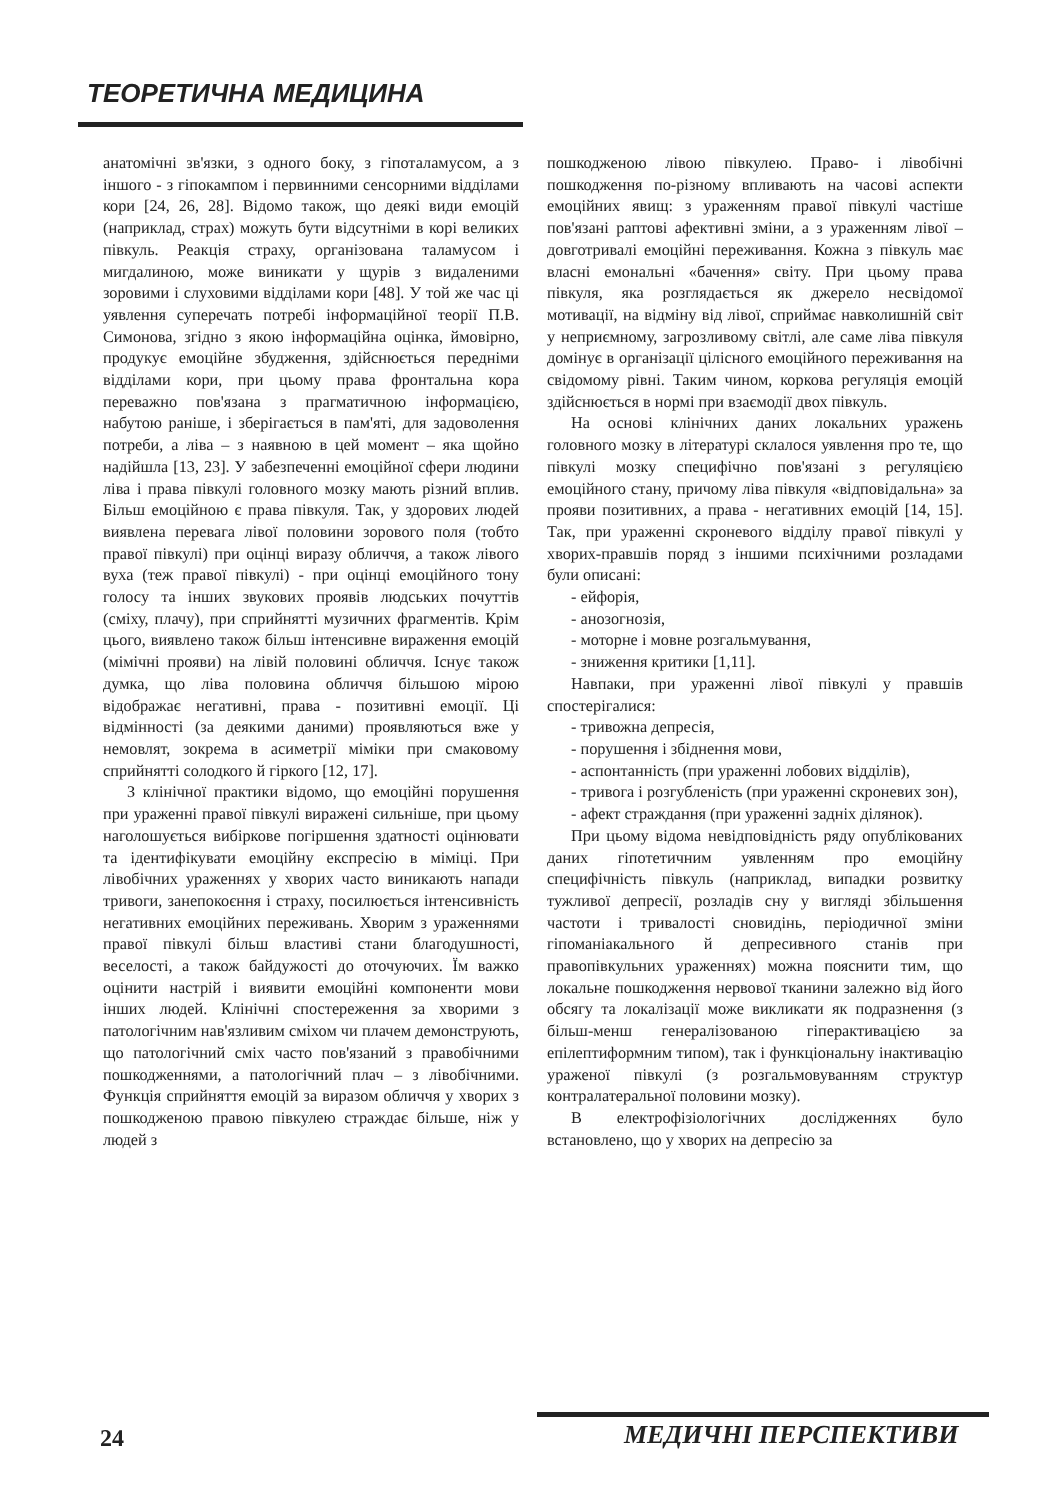ТЕОРЕТИЧНА МЕДИЦИНА
анатомічні зв'язки, з одного боку, з гіпоталамусом, а з іншого - з гіпокампом і первинними сенсорними відділами кори [24, 26, 28]. Відомо також, що деякі види емоцій (наприклад, страх) можуть бути відсутніми в корі великих півкуль. Реакція страху, організована таламусом і мигдалиною, може виникати у щурів з видаленими зоровими і слуховими відділами кори [48]. У той же час ці уявлення суперечать потребі інформаційної теорії П.В. Симонова, згідно з якою інформаційна оцінка, ймовірно, продукує емоційне збудження, здійснюється передніми відділами кори, при цьому права фронтальна кора переважно пов'язана з прагматичною інформацією, набутою раніше, і зберігається в пам'яті, для задоволення потреби, а ліва – з наявною в цей момент – яка щойно надійшла [13, 23]. У забезпеченні емоційної сфери людини ліва і права півкулі головного мозку мають різний вплив. Більш емоційною є права півкуля. Так, у здорових людей виявлена перевага лівої половини зорового поля (тобто правої півкулі) при оцінці виразу обличчя, а також лівого вуха (теж правої півкулі) - при оцінці емоційного тону голосу та інших звукових проявів людських почуттів (сміху, плачу), при сприйнятті музичних фрагментів. Крім цього, виявлено також більш інтенсивне вираження емоцій (мімічні прояви) на лівій половині обличчя. Існує також думка, що ліва половина обличчя більшою мірою відображає негативні, права - позитивні емоції. Ці відмінності (за деякими даними) проявляються вже у немовлят, зокрема в асиметрії міміки при смаковому сприйнятті солодкого й гіркого [12, 17].
З клінічної практики відомо, що емоційні порушення при ураженні правої півкулі виражені сильніше, при цьому наголошується вибіркове погіршення здатності оцінювати та ідентифікувати емоційну експресію в міміці. При лівобічних ураженнях у хворих часто виникають напади тривоги, занепокоєння і страху, посилюється інтенсивність негативних емоційних переживань. Хворим з ураженнями правої півкулі більш властиві стани благодушності, веселості, а також байдужості до оточуючих. Їм важко оцінити настрій і виявити емоційні компоненти мови інших людей. Клінічні спостереження за хворими з патологічним нав'язливим сміхом чи плачем демонструють, що патологічний сміх часто пов'язаний з правобічними пошкодженнями, а патологічний плач – з лівобічними. Функція сприйняття емоцій за виразом обличчя у хворих з пошкодженою правою півкулею страждає більше, ніж у людей з
пошкодженою лівою півкулею. Право- і лівобічні пошкодження по-різному впливають на часові аспекти емоційних явищ: з ураженням правої півкулі частіше пов'язані раптові афективні зміни, а з ураженням лівої – довготривалі емоційні переживання. Кожна з півкуль має власні емональні «бачення» світу. При цьому права півкуля, яка розглядається як джерело несвідомої мотивації, на відміну від лівої, сприймає навколишній світ у неприємному, загрозливому світлі, але саме ліва півкуля домінує в організації цілісного емоційного переживання на свідомому рівні. Таким чином, коркова регуляція емоцій здійснюється в нормі при взаємодії двох півкуль.
На основі клінічних даних локальних уражень головного мозку в літературі склалося уявлення про те, що півкулі мозку специфічно пов'язані з регуляцією емоційного стану, причому ліва півкуля «відповідальна» за прояви позитивних, а права - негативних емоцій [14, 15]. Так, при ураженні скроневого відділу правої півкулі у хворих-правшів поряд з іншими психічними розладами були описані:
- ейфорія,
- анозогнозія,
- моторне і мовне розгальмування,
- зниження критики [1,11].
Навпаки, при ураженні лівої півкулі у правшів спостерігалися:
- тривожна депресія,
- порушення і збіднення мови,
- аспонтанність (при ураженні лобових відділів),
- тривога і розгубленість (при ураженні скроневих зон),
- афект страждання (при ураженні задніх ділянок).
При цьому відома невідповідність ряду опублікованих даних гіпотетичним уявленням про емоційну специфічність півкуль (наприклад, випадки розвитку тужливої депресії, розладів сну у вигляді збільшення частоти і тривалості сновидінь, періодичної зміни гіпоманіакального й депресивного станів при правопівкульних ураженнях) можна пояснити тим, що локальне пошкодження нервової тканини залежно від його обсягу та локалізації може викликати як подразнення (з більш-менш генералізованою гіперактивацією за епілептиформним типом), так і функціональну інактивацію ураженої півкулі (з розгальмовуванням структур контралатеральної половини мозку).
В електрофізіологічних дослідженнях було встановлено, що у хворих на депресію за
24 МЕДИЧНІ ПЕРСПЕКТИВИ